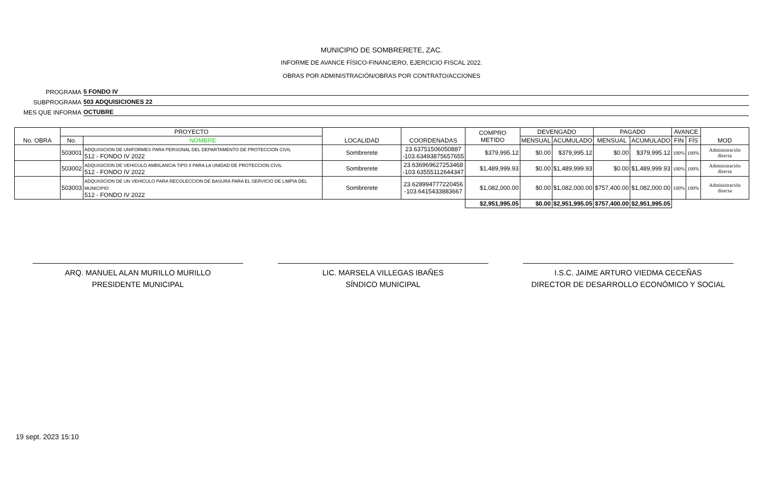MUNICIPIO DE SOMBRERETE, ZAC.
INFORME DE AVANCE FÍSICO-FINANCIERO, EJERCICIO FISCAL 2022.
OBRAS POR ADMINISTRACIÓN/OBRAS POR CONTRATO/ACCIONES
PROGRAMA 5 FONDO IV
SUBPROGRAMA 503 ADQUISICIONES 22
MES QUE INFORMA OCTUBRE
| No. OBRA | PROYECTO | | LOCALIDAD | COORDENADAS | COMPRO METIDO | DEVENGADO | | PAGADO | | AVANCE | | MOD |
| --- | --- | --- | --- | --- | --- | --- | --- | --- | --- | --- | --- | --- |
| | No. | NOMBRE | | | | MENSUAL | ACUMULADO | MENSUAL | ACUMULADO | FIN | FÍS | |
| | 503001 | ADQUISICION DE UNIFORMES PARA PERSONAL DEL DEPARTAMENTO DE PROTECCION CIVIL 512 - FONDO IV 2022 | Sombrerete | 23.63751506050887 -103.63493875657655 | $379,995.12 | $0.00 | $379,995.12 | $0.00 | $379,995.12 | 100% | 100% | Administración directa |
| | 503002 | ADQUISICION DE VEHICULO AMBILANCIA TIPO II PARA LA UNIDAD DE PROTECCION CIVIL 512 - FONDO IV 2022 | Sombrerete | 23.636969627253468 -103.63555112644347 | $1,489,999.93 | $0.00 | $1,489,999.93 | $0.00 | $1,489,999.93 | 100% | 100% | Administración directa |
| | 503003 | ADQUISICION DE UN VEHICULO PARA RECOLECCION DE BASURA PARA EL SERVICIO DE LIMPIA DEL MUNICIPIO 512 - FONDO IV 2022 | Sombrerete | 23.628994777220456 -103.6415433883667 | $1,082,000.00 | $0.00 | $1,082,000.00 | $757,400.00 | $1,082,000.00 | 100% | 100% | Administración directa |
| | | | | | $2,951,995.05 | $0.00 | $2,951,995.05 | $757,400.00 | $2,951,995.05 | | | |
ARQ. MANUEL ALAN MURILLO MURILLO
PRESIDENTE MUNICIPAL
LIC. MARSELA VILLEGAS IBAÑES
SÍNDICO MUNICIPAL
I.S.C. JAIME ARTURO VIEDMA CECEÑAS
DIRECTOR DE DESARROLLO ECONÓMICO Y SOCIAL
19 sept. 2023 15:10